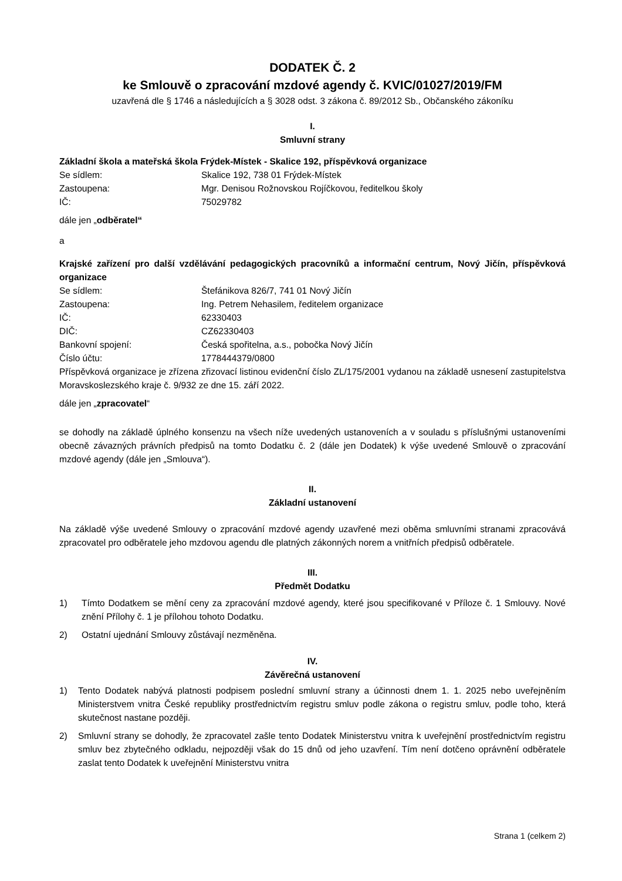DODATEK Č. 2
ke Smlouvě o zpracování mzdové agendy č. KVIC/01027/2019/FM
uzavřená dle § 1746 a následujících a § 3028 odst. 3 zákona č. 89/2012 Sb., Občanského zákoníku
I.
Smluvní strany
Základní škola a mateřská škola Frýdek-Místek - Skalice 192, příspěvková organizace
| Se sídlem: | Skalice 192, 738 01 Frýdek-Místek |
| Zastoupena: | Mgr. Denisou Rožnovskou Rojíčkovou, ředitelkou školy |
| IČ: | 75029782 |
dále jen „odběratel“
a
Krajské zařízení pro další vzdělávání pedagogických pracovníků a informační centrum, Nový Jičín, příspěvková organizace
| Se sídlem: | Štefánikova 826/7, 741 01 Nový Jičín |
| Zastoupena: | Ing. Petrem Nehasilem, ředitelem organizace |
| IČ: | 62330403 |
| DIČ: | CZ62330403 |
| Bankovní spojení: | Česká spořitelna, a.s., pobočka Nový Jičín |
| Číslo účtu: | 1778444379/0800 |
Příspěvková organizace je zřízena zřizovací listinou evidenční číslo ZL/175/2001 vydanou na základě usnesení zastupitelstva Moravskoslezského kraje č. 9/932 ze dne 15. září 2022.
dále jen „zpracovatel“
se dohodly na základě úplného konsenzu na všech níže uvedených ustanoveních a v souladu s příslušnými ustanoveními obecně závazných právních předpisů na tomto Dodatku č. 2 (dále jen Dodatek) k výše uvedené Smlouvě o zpracování mzdové agendy (dále jen „Smlouva“).
II.
Základní ustanovení
Na základě výše uvedené Smlouvy o zpracování mzdové agendy uzavřené mezi oběma smluvními stranami zpracovává zpracovatel pro odběratele jeho mzdovou agendu dle platných zákonných norem a vnitřních předpisů odběratele.
III.
Předmět Dodatku
1) Tímto Dodatkem se mění ceny za zpracování mzdové agendy, které jsou specifikované v Příloze č. 1 Smlouvy. Nové znění Přílohy č. 1 je přílohou tohoto Dodatku.
2) Ostatní ujednání Smlouvy zůstávají nezměněna.
IV.
Závěrečná ustanovení
1) Tento Dodatek nabývá platnosti podpisem poslední smluvní strany a účinnosti dnem 1. 1. 2025 nebo uveřejněním Ministerstvem vnitra České republiky prostřednictvím registru smluv podle zákona o registru smluv, podle toho, která skutečnost nastane později.
2) Smluvní strany se dohodly, že zpracovatel zašle tento Dodatek Ministerstvu vnitra k uveřejnění prostřednictvím registru smluv bez zbytečného odkladu, nejpozději však do 15 dnů od jeho uzavření. Tím není dotčeno oprávnění odběratele zaslat tento Dodatek k uveřejnění Ministerstvu vnitra
Strana 1 (celkem 2)